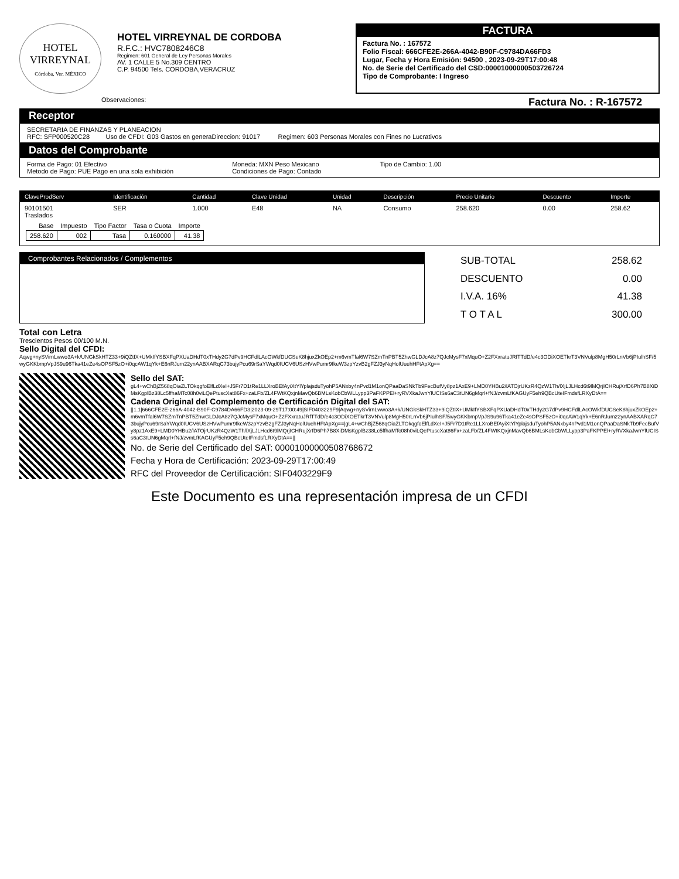HOTEL
VIRREYNAL
Córdoba, Ver. MÉXICO
HOTEL VIRREYNAL DE CORDOBA
R.F.C.: HVC7808246C8
Regimen: 601 General de Ley Personas Morales
AV. 1 CALLE 5 No.309 CENTRO
C.P. 94500 Tels. CORDOBA,VERACRUZ
FACTURA
Factura No. : 167572
Folio Fiscal: 666CFE2E-266A-4042-B90F-C9784DA66FD3
Lugar, Fecha y Hora Emisión: 94500 , 2023-09-29T17:00:48
No. de Serie del Certificado del CSD:00001000000503726724
Tipo de Comprobante: I Ingreso
Observaciones: Factura No. : R-167572
Receptor
SECRETARIA DE FINANZAS Y PLANEACION
RFC: SFP000520C28 Uso de CFDI: G03 Gastos en generaDireccion: 91017 Regimen: 603 Personas Morales con Fines no Lucrativos
Datos del Comprobante
Forma de Pago: 01 Efectivo
Metodo de Pago: PUE Pago en una sola exhibición
Moneda: MXN Peso Mexicano
Condiciones de Pago: Contado
Tipo de Cambio: 1.00
| ClaveProdServ | Identificación | Cantidad | Clave Unidad | Unidad | Descripción | Precio Unitario | Descuento | Importe |
| --- | --- | --- | --- | --- | --- | --- | --- | --- |
| 90101501 Traslados | SER | 1.000 | E48 | NA | Consumo | 258.620 | 0.00 | 258.62 |
| Base | Impuesto | Tipo Factor | Tasa o Cuota | Importe |
| 258.620 | 002 | Tasa | 0.160000 | 41.38 |
Comprobantes Relacionados / Complementos
| SUB-TOTAL | 258.62 |
| DESCUENTO | 0.00 |
| I.V.A. 16% | 41.38 |
| T O T A L | 300.00 |
Total con Letra
Trescientos Pesos 00/100 M.N.
Sello Digital del CFDI:
Aqwg+nySVirnLwwo3A+k/UNGkSkHTZ33+9iQZtIX+UMkIfYSBXFqPXUaDHdT0xTHdy2G7dPv9HCFdlLAcOWkfDUCSeK8hjuxZkOEp2+m6vmTfal6W7SZmTnPBT5ZhwGLDJcA8z7QJcMysF7xMquO+Z2FXxratuJRfTTdD/e4c3ODiXOETkrT3VNVulp8MgH50rLnVb6jPIulhSF/5wyGKKbmpVpJS9u96Tka41eZe4sOPSF5zO+i0qcAW1qYk+E6nRJum22ynAABXARqC73bujyPcu69rSaYWqd0IUCV6USzHVwPumr9fkeW3zpYzvB2gFZJ3yNqHolUuehHFtApXg==
Sello del SAT:
gL4+wChBjZ568qOiaZLTOkqgfoElfLdXeI+J5Fr7D1tRe1LLXroBEfAyiXtYlYplajsduTyohP5ANxby4nPvd1M1onQPaaDaSNkTb9FecBufVy8pz1AxE9+LMD0YHBu2/lATOjrUKzR4QzW1Th/lXjLJLHcd6t9lMQrjICHRujXrfD6Ph7B8XiDMsKgplBz38Lc5ffhaMTc08h0viLQePtuscXat86Fx+zaLFb/ZL4FWtKQxjnMavQb6BMLsKobCbWLLypp3PaFKPPEl+ryRVXkaJwnYlUCISs6aC3tUN6gMqrl+fNJ/zvmLfKAGUyF5eh9QBcUteIFmdsfLRXyDtA==
Cadena Original del Complemento de Certificación Digital del SAT:
||1.1|666CFE2E-266A-4042-B90F-C9784DA66FD3|2023-09-29T17:00:49|SIF0403229F9|Aqwg+nySVirnLwwo3A+k/UNGkSkHTZ33+9iQZtIX+UMkIfYSBXFqPXUaDHdT0xTHdy2G7dPv9HCFdlLAcOWkfDUCSeK8hjuxZkOEp2+m6vmTfal6W7SZmTnPBT5ZhwGLDJcA8z7QJcMysF7xMquO+Z2FXxratuJRfTTdD/e4c3ODiXOETkrT3VNVulp8MgH50rLnVb6jPIulhSF/5wyGKKbmpVpJS9u96Tka41eZe4sOPSF5zO+i0qcAW1qYk+E6nRJum22ynAABXARqC73bujyPcu69rSaYWqd0IUCV6USzHVwPumr9fkeW3zpYzvB2gFZJ3yNqHolUuehHFtApXg==|gL4+wChBjZ568qOiaZLTOkqgfoElfLdXeI+J5Fr7D1tRe1LLXroBEfAyiXtYlYplajsduTyohP5ANxby4nPvd1M1onQPaaDaSNkTb9FecBufVy8pz1AxE9+LMD0YHBu2/lATOjrUKzR4QzW1Th/lXjLJLHcd6t9lMQrjICHRujXrfD6Ph7B8XiDMsKgplBz38Lc5ffhaMTc08h0viLQePtuscXat86Fx+zaLFb/ZL4FWtKQxjnMavQb6BMLsKobCbWLLypp3PaFKPPEl+ryRVXkaJwnYlUCISs6aC3tUN6gMqrl+fNJ/zvmLfKAGUyF5eh9QBcUteIFmdsfLRXyDtA==||
No. de Serie del Certificado del SAT: 00001000000508768672
Fecha y Hora de Certificación: 2023-09-29T17:00:49
RFC del Proveedor de Certificación: SIF0403229F9
Este Documento es una representación impresa de un CFDI